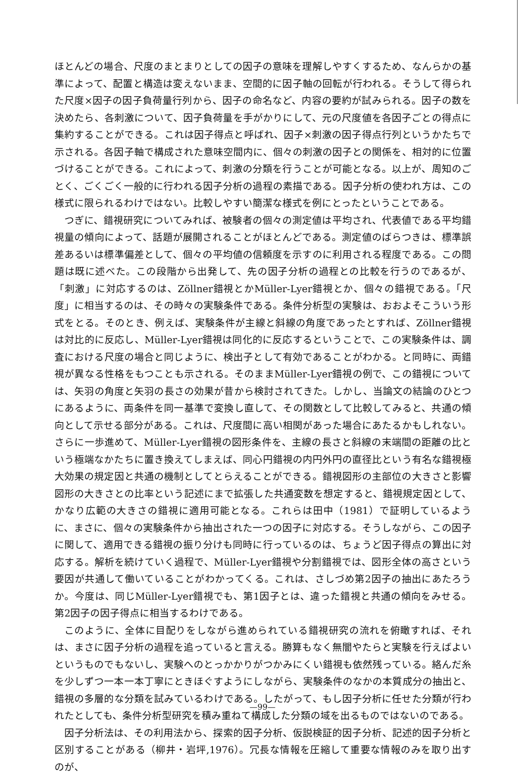ほとんどの場合、尺度のまとまりとしての因子の意味を理解しやすくするため、なんらかの基準によって、配置と構造は変えないまま、空間的に因子軸の回転が行われる。そうして得られた尺度×因子の因子負荷量行列から、因子の命名など、内容の要約が試みられる。因子の数を決めたら、各刺激について、因子負荷量を手がかりにして、元の尺度値を各因子ごとの得点に集約することができる。これは因子得点と呼ばれ、因子×刺激の因子得点行列というかたちで示される。各因子軸で構成された意味空間内に、個々の刺激の因子との関係を、相対的に位置づけることができる。これによって、刺激の分類を行うことが可能となる。以上が、周知のごとく、ごくごく一般的に行われる因子分析の過程の素描である。因子分析の使われ方は、この様式に限られるわけではない。比較しやすい簡潔な様式を例にとったということである。
つぎに、錯視研究についてみれば、被験者の個々の測定値は平均され、代表値である平均錯視量の傾向によって、話題が展開されることがほとんどである。測定値のばらつきは、標準誤差あるいは標準偏差として、個々の平均値の信頼度を示すのに利用される程度である。この問題は既に述べた。この段階から出発して、先の因子分析の過程との比較を行うのであるが、「刺激」に対応するのは、Zöllner錯視とかMüller-Lyer錯視とか、個々の錯視である。「尺度」に相当するのは、その時々の実験条件である。条件分析型の実験は、おおよそこういう形式をとる。そのとき、例えば、実験条件が主線と斜線の角度であったとすれば、Zöllner錯視は対比的に反応し、Müller-Lyer錯視は同化的に反応するということで、この実験条件は、調査における尺度の場合と同じように、検出子として有効であることがわかる。と同時に、両錯視が異なる性格をもつことも示される。そのままMüller-Lyer錯視の例で、この錯視については、矢羽の角度と矢羽の長さの効果が昔から検討されてきた。しかし、当論文の結論のひとつにあるように、両条件を同一基準で変換し直して、その関数として比較してみると、共通の傾向として示せる部分がある。これは、尺度間に高い相関があった場合にあたるかもしれない。さらに一歩進めて、Müller-Lyer錯視の図形条件を、主線の長さと斜線の末端間の距離の比という極端なかたちに置き換えてしまえば、同心円錯視の内円外円の直径比という有名な錯視極大効果の規定因と共通の機制としてとらえることができる。錯視図形の主部位の大きさと影響図形の大きさとの比率という記述にまで拡張した共通変数を想定すると、錯視規定因として、かなり広範の大きさの錯視に適用可能となる。これらは田中（1981）で証明しているように、まさに、個々の実験条件から抽出された一つの因子に対応する。そうしながら、この因子に関して、適用できる錯視の振り分けも同時に行っているのは、ちょうど因子得点の算出に対応する。解析を続けていく過程で、Müller-Lyer錯視や分割錯視では、図形全体の高さという要因が共通して働いていることがわかってくる。これは、さしづめ第2因子の抽出にあたろうか。今度は、同じMüller-Lyer錯視でも、第1因子とは、違った錯視と共通の傾向をみせる。第2因子の因子得点に相当するわけである。
このように、全体に目配りをしながら進められている錯視研究の流れを俯瞰すれば、それは、まさに因子分析の過程を追っていると言える。勝算もなく無闇やたらと実験を行えばよいというものでもないし、実験へのとっかかりがつかみにくい錯視も依然残っている。絡んだ糸を少しずつ一本一本丁寧にときほぐすようにしながら、実験条件のなかの本質成分の抽出と、錯視の多層的な分類を試みているわけである。したがって、もし因子分析に任せた分類が行われたとしても、条件分析型研究を積み重ねて構成した分類の域を出るものではないのである。
因子分析法は、その利用法から、探索的因子分析、仮説検証的因子分析、記述的因子分析と区別することがある（柳井・岩坪,1976）。冗長な情報を圧縮して重要な情報のみを取り出すのが、
—99—